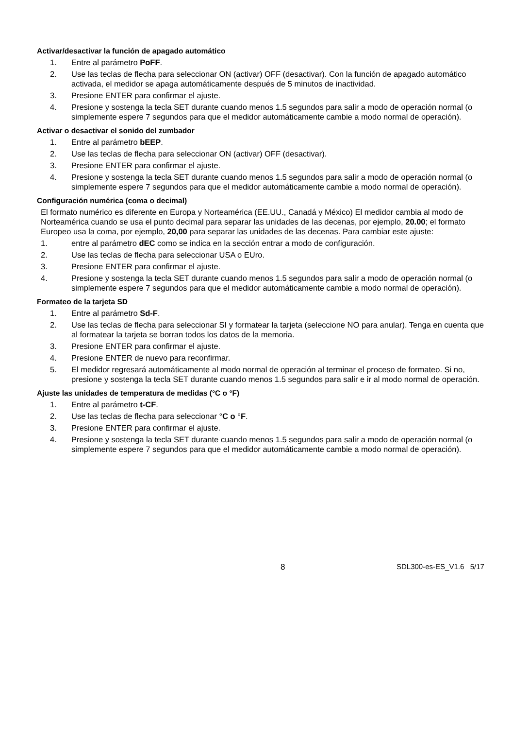Activar/desactivar la función de apagado automático
1. Entre al parámetro PoFF.
2. Use las teclas de flecha para seleccionar ON (activar) OFF (desactivar). Con la función de apagado automático activada, el medidor se apaga automáticamente después de 5 minutos de inactividad.
3. Presione ENTER para confirmar el ajuste.
4. Presione y sostenga la tecla SET durante cuando menos 1.5 segundos para salir a modo de operación normal (o simplemente espere 7 segundos para que el medidor automáticamente cambie a modo normal de operación).
Activar o desactivar el sonido del zumbador
1. Entre al parámetro bEEP.
2. Use las teclas de flecha para seleccionar ON (activar) OFF (desactivar).
3. Presione ENTER para confirmar el ajuste.
4. Presione y sostenga la tecla SET durante cuando menos 1.5 segundos para salir a modo de operación normal (o simplemente espere 7 segundos para que el medidor automáticamente cambie a modo normal de operación).
Configuración numérica (coma o decimal)
El formato numérico es diferente en Europa y Norteamérica (EE.UU., Canadá y México) El medidor cambia al modo de Norteamérica cuando se usa el punto decimal para separar las unidades de las decenas, por ejemplo, 20.00; el formato Europeo usa la coma, por ejemplo, 20,00 para separar las unidades de las decenas. Para cambiar este ajuste:
1. entre al parámetro dEC como se indica en la sección entrar a modo de configuración.
2. Use las teclas de flecha para seleccionar USA o EUro.
3. Presione ENTER para confirmar el ajuste.
4. Presione y sostenga la tecla SET durante cuando menos 1.5 segundos para salir a modo de operación normal (o simplemente espere 7 segundos para que el medidor automáticamente cambie a modo normal de operación).
Formateo de la tarjeta SD
1. Entre al parámetro Sd-F.
2. Use las teclas de flecha para seleccionar SI y formatear la tarjeta (seleccione NO para anular). Tenga en cuenta que al formatear la tarjeta se borran todos los datos de la memoria.
3. Presione ENTER para confirmar el ajuste.
4. Presione ENTER de nuevo para reconfirmar.
5. El medidor regresará automáticamente al modo normal de operación al terminar el proceso de formateo. Si no, presione y sostenga la tecla SET durante cuando menos 1.5 segundos para salir e ir al modo normal de operación.
Ajuste las unidades de temperatura de medidas (°C o °F)
1. Entre al parámetro t-CF.
2. Use las teclas de flecha para seleccionar °C o °F.
3. Presione ENTER para confirmar el ajuste.
4. Presione y sostenga la tecla SET durante cuando menos 1.5 segundos para salir a modo de operación normal (o simplemente espere 7 segundos para que el medidor automáticamente cambie a modo normal de operación).
8 SDL300-es-ES_V1.6 5/17